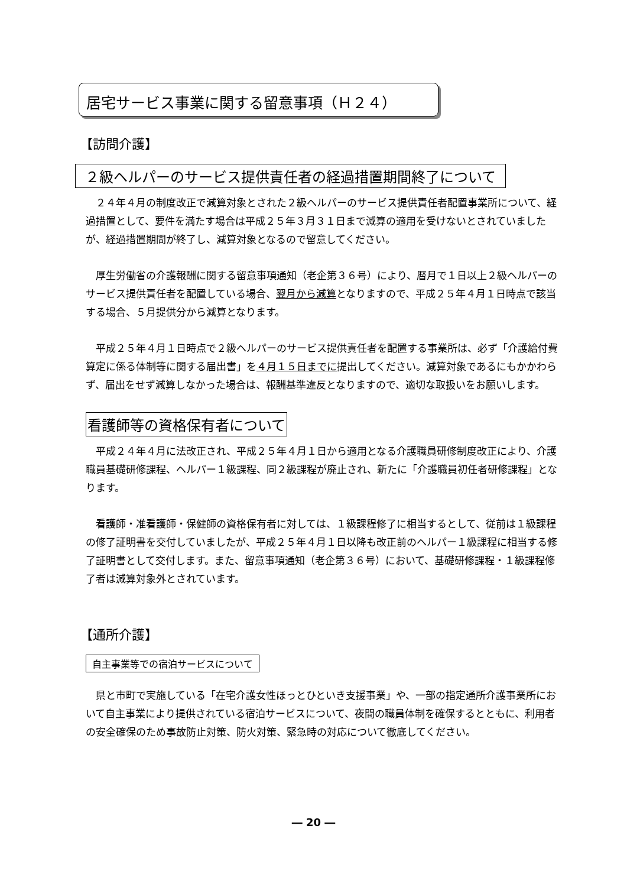居宅サービス事業に関する留意事項（Ｈ２４）
【訪問介護】
２級ヘルパーのサービス提供責任者の経過措置期間終了について
　２４年４月の制度改正で減算対象とされた２級ヘルパーのサービス提供責任者配置事業所について、経過措置として、要件を満たす場合は平成２５年３月３１日まで減算の適用を受けないとされていましたが、経過措置期間が終了し、減算対象となるので留意してください。
　厚生労働省の介護報酬に関する留意事項通知（老企第３６号）により、暦月で１日以上２級ヘルパーのサービス提供責任者を配置している場合、翌月から減算となりますので、平成２５年４月１日時点で該当する場合、５月提供分から減算となります。
　平成２５年４月１日時点で２級ヘルパーのサービス提供責任者を配置する事業所は、必ず「介護給付費算定に係る体制等に関する届出書」を４月１５日までに提出してください。減算対象であるにもかかわらず、届出をせず減算しなかった場合は、報酬基準違反となりますので、適切な取扱いをお願いします。
看護師等の資格保有者について
　平成２４年４月に法改正され、平成２５年４月１日から適用となる介護職員研修制度改正により、介護職員基礎研修課程、ヘルパー１級課程、同２級課程が廃止され、新たに「介護職員初任者研修課程」となります。
　看護師・准看護師・保健師の資格保有者に対しては、１級課程修了に相当するとして、従前は１級課程の修了証明書を交付していましたが、平成２５年４月１日以降も改正前のヘルパー１級課程に相当する修了証明書として交付します。また、留意事項通知（老企第３６号）において、基礎研修課程・１級課程修了者は減算対象外とされています。
【通所介護】
自主事業等での宿泊サービスについて
　県と市町で実施している「在宅介護女性ほっとひといき支援事業」や、一部の指定通所介護事業所において自主事業により提供されている宿泊サービスについて、夜間の職員体制を確保するとともに、利用者の安全確保のため事故防止対策、防火対策、緊急時の対応について徹底してください。
― 20 ―